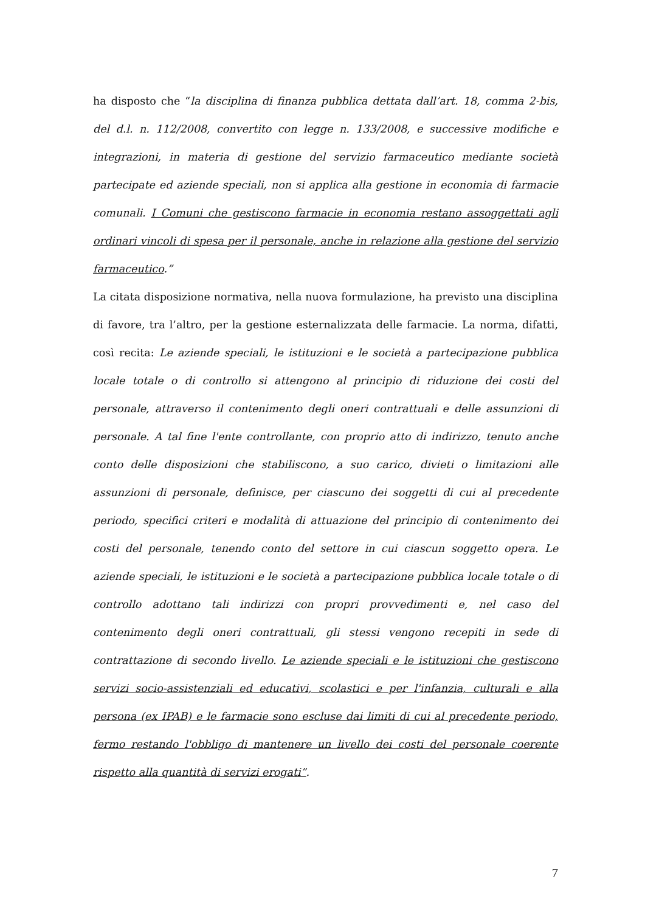ha disposto che “la disciplina di finanza pubblica dettata dall’art. 18, comma 2-bis, del d.l. n. 112/2008, convertito con legge n. 133/2008, e successive modifiche e integrazioni, in materia di gestione del servizio farmaceutico mediante società partecipate ed aziende speciali, non si applica alla gestione in economia di farmacie comunali. I Comuni che gestiscono farmacie in economia restano assoggettati agli ordinari vincoli di spesa per il personale, anche in relazione alla gestione del servizio farmaceutico.”
La citata disposizione normativa, nella nuova formulazione, ha previsto una disciplina di favore, tra l’altro, per la gestione esternalizzata delle farmacie. La norma, difatti, così recita: Le aziende speciali, le istituzioni e le società a partecipazione pubblica locale totale o di controllo si attengono al principio di riduzione dei costi del personale, attraverso il contenimento degli oneri contrattuali e delle assunzioni di personale. A tal fine l'ente controllante, con proprio atto di indirizzo, tenuto anche conto delle disposizioni che stabiliscono, a suo carico, divieti o limitazioni alle assunzioni di personale, definisce, per ciascuno dei soggetti di cui al precedente periodo, specifici criteri e modalità di attuazione del principio di contenimento dei costi del personale, tenendo conto del settore in cui ciascun soggetto opera. Le aziende speciali, le istituzioni e le società a partecipazione pubblica locale totale o di controllo adottano tali indirizzi con propri provvedimenti e, nel caso del contenimento degli oneri contrattuali, gli stessi vengono recepiti in sede di contrattazione di secondo livello. Le aziende speciali e le istituzioni che gestiscono servizi socio-assistenziali ed educativi, scolastici e per l'infanzia, culturali e alla persona (ex IPAB) e le farmacie sono escluse dai limiti di cui al precedente periodo, fermo restando l'obbligo di mantenere un livello dei costi del personale coerente rispetto alla quantità di servizi erogati”.
7